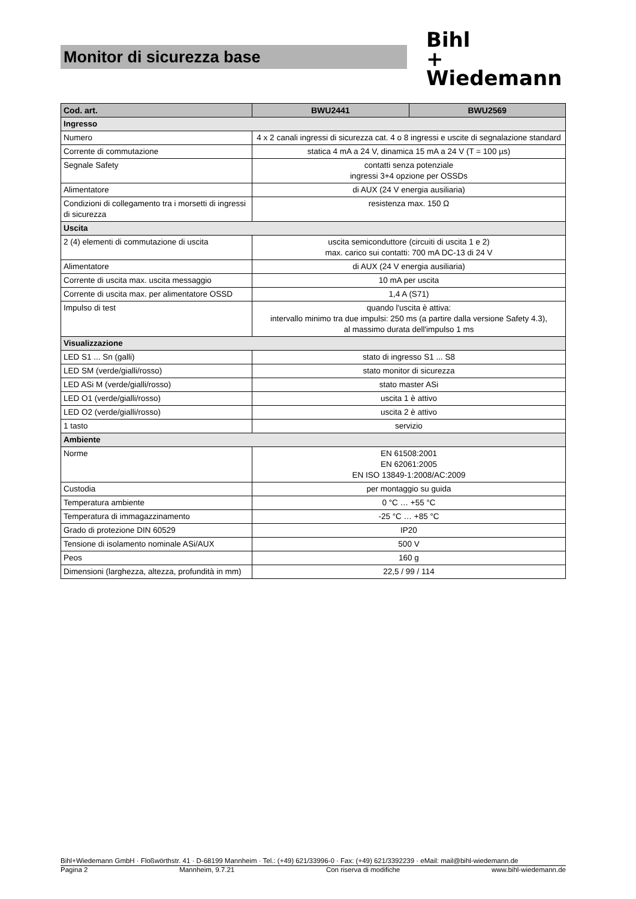Monitor di sicurezza base
Bihl
+ Wiedemann
| Cod. art. | BWU2441 | BWU2569 |
| --- | --- | --- |
| Ingresso | | |
| Numero | 4 x 2 canali ingressi di sicurezza cat. 4 o 8 ingressi e uscite di segnalazione standard | |
| Corrente di commutazione | statica 4 mA a 24 V, dinamica 15 mA a 24 V (T = 100 µs) | |
| Segnale Safety | contatti senza potenziale ingressi 3+4 opzione per OSSDs | |
| Alimentatore | di AUX (24 V energia ausiliaria) | |
| Condizioni di collegamento tra i morsetti di ingressi di sicurezza | resistenza max. 150 Ω | |
| Uscita | | |
| 2 (4) elementi di commutazione di uscita | uscita semiconduttore (circuiti di uscita 1 e 2) max. carico sui contatti: 700 mA DC-13 di 24 V | |
| Alimentatore | di AUX (24 V energia ausiliaria) | |
| Corrente di uscita max. uscita messaggio | 10 mA per uscita | |
| Corrente di uscita max. per alimentatore OSSD | 1,4 A (S71) | |
| Impulso di test | quando l'uscita è attiva: intervallo minimo tra due impulsi: 250 ms (a partire dalla versione Safety 4.3), al massimo durata dell'impulso 1 ms | |
| Visualizzazione | | |
| LED S1 ... Sn (galli) | stato di ingresso S1 ... S8 | |
| LED SM (verde/gialli/rosso) | stato monitor di sicurezza | |
| LED ASi M (verde/gialli/rosso) | stato master ASi | |
| LED O1 (verde/gialli/rosso) | uscita 1 è attivo | |
| LED O2 (verde/gialli/rosso) | uscita 2 è attivo | |
| 1 tasto | servizio | |
| Ambiente | | |
| Norme | EN 61508:2001 EN 62061:2005 EN ISO 13849-1:2008/AC:2009 | |
| Custodia | per montaggio su guida | |
| Temperatura ambiente | 0 °C … +55 °C | |
| Temperatura di immagazzinamento | -25 °C … +85 °C | |
| Grado di protezione DIN 60529 | IP20 | |
| Tensione di isolamento nominale ASi/AUX | 500 V | |
| Peos | 160 g | |
| Dimensioni (larghezza, altezza, profundità in mm) | 22,5 / 99 / 114 | |
Bihl+Wiedemann GmbH · Floßwörthstr. 41 · D-68199 Mannheim · Tel.: (+49) 621/33996-0 · Fax: (+49) 621/3392239 · eMail: mail@bihl-wiedemann.de
Pagina 2 Mannheim, 9.7.21 Con riserva di modifiche www.bihl-wiedemann.de